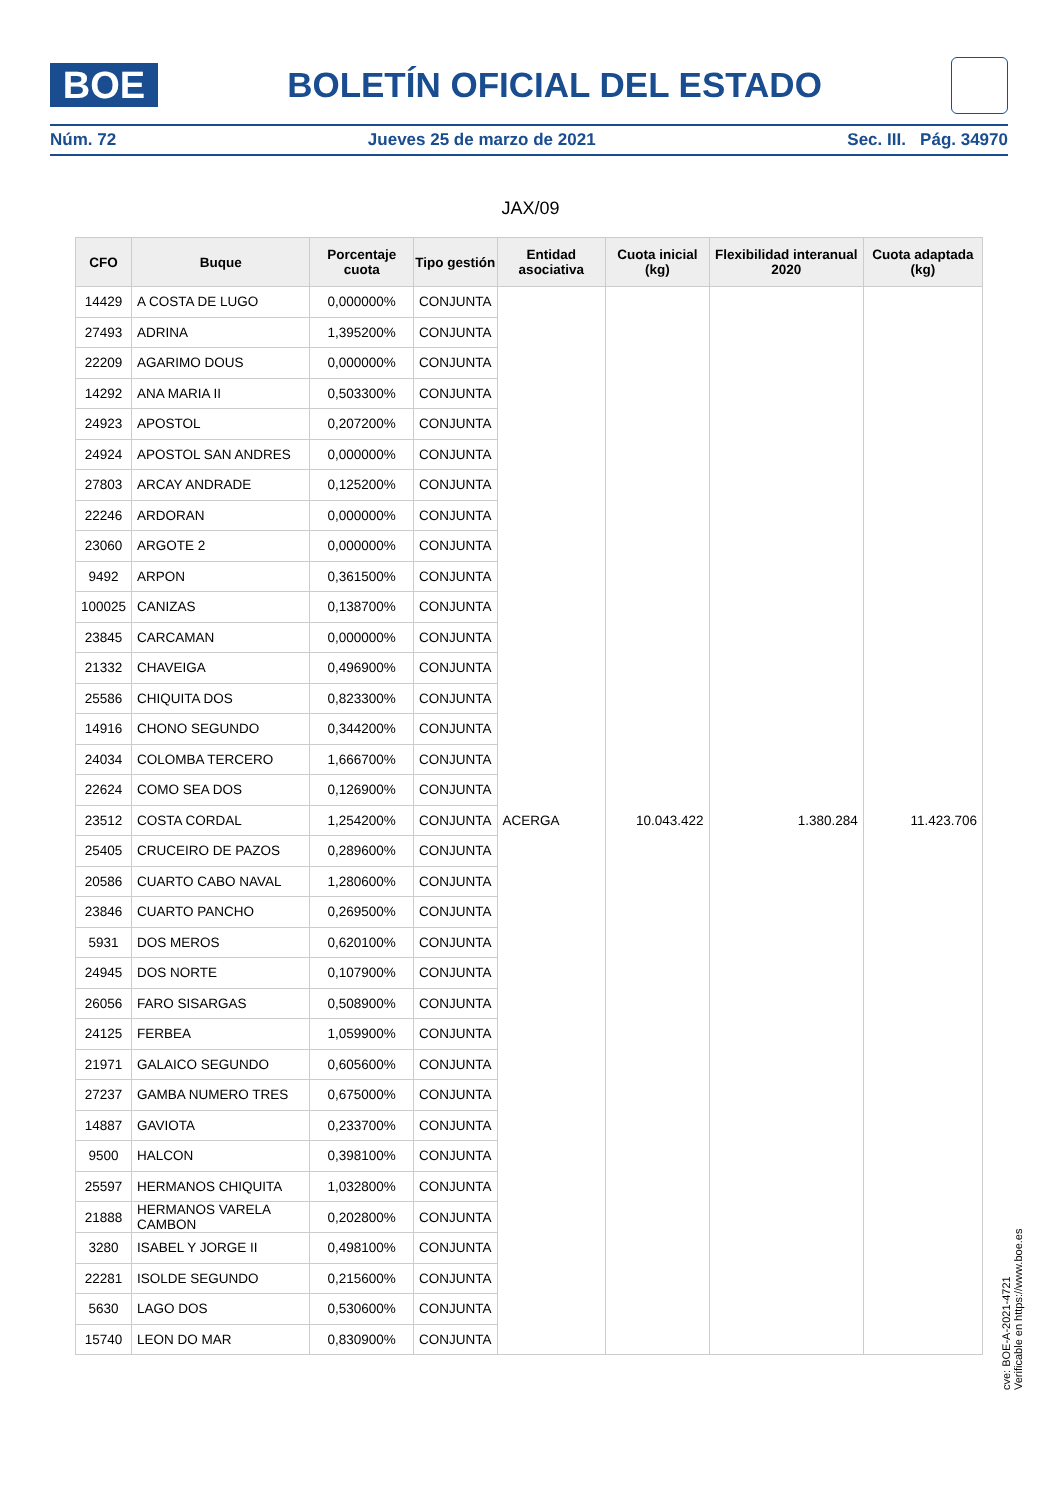BOE
BOLETÍN OFICIAL DEL ESTADO
Núm. 72 Jueves 25 de marzo de 2021 Sec. III. Pág. 34970
JAX/09
| CFO | Buque | Porcentaje cuota | Tipo gestión | Entidad asociativa | Cuota inicial (kg) | Flexibilidad interanual 2020 | Cuota adaptada (kg) |
| --- | --- | --- | --- | --- | --- | --- | --- |
| 14429 | A COSTA DE LUGO | 0,000000% | CONJUNTA | ACERGA | 10.043.422 | 1.380.284 | 11.423.706 |
| 27493 | ADRINA | 1,395200% | CONJUNTA | | | | |
| 22209 | AGARIMO DOUS | 0,000000% | CONJUNTA | | | | |
| 14292 | ANA MARIA II | 0,503300% | CONJUNTA | | | | |
| 24923 | APOSTOL | 0,207200% | CONJUNTA | | | | |
| 24924 | APOSTOL SAN ANDRES | 0,000000% | CONJUNTA | | | | |
| 27803 | ARCAY ANDRADE | 0,125200% | CONJUNTA | | | | |
| 22246 | ARDORAN | 0,000000% | CONJUNTA | | | | |
| 23060 | ARGOTE 2 | 0,000000% | CONJUNTA | | | | |
| 9492 | ARPON | 0,361500% | CONJUNTA | | | | |
| 100025 | CANIZAS | 0,138700% | CONJUNTA | | | | |
| 23845 | CARCAMAN | 0,000000% | CONJUNTA | | | | |
| 21332 | CHAVEIGA | 0,496900% | CONJUNTA | | | | |
| 25586 | CHIQUITA DOS | 0,823300% | CONJUNTA | | | | |
| 14916 | CHONO SEGUNDO | 0,344200% | CONJUNTA | | | | |
| 24034 | COLOMBA TERCERO | 1,666700% | CONJUNTA | | | | |
| 22624 | COMO SEA DOS | 0,126900% | CONJUNTA | | | | |
| 23512 | COSTA CORDAL | 1,254200% | CONJUNTA | | | | |
| 25405 | CRUCEIRO DE PAZOS | 0,289600% | CONJUNTA | | | | |
| 20586 | CUARTO CABO NAVAL | 1,280600% | CONJUNTA | | | | |
| 23846 | CUARTO PANCHO | 0,269500% | CONJUNTA | | | | |
| 5931 | DOS MEROS | 0,620100% | CONJUNTA | | | | |
| 24945 | DOS NORTE | 0,107900% | CONJUNTA | | | | |
| 26056 | FARO SISARGAS | 0,508900% | CONJUNTA | | | | |
| 24125 | FERBEA | 1,059900% | CONJUNTA | | | | |
| 21971 | GALAICO SEGUNDO | 0,605600% | CONJUNTA | | | | |
| 27237 | GAMBA NUMERO TRES | 0,675000% | CONJUNTA | | | | |
| 14887 | GAVIOTA | 0,233700% | CONJUNTA | | | | |
| 9500 | HALCON | 0,398100% | CONJUNTA | | | | |
| 25597 | HERMANOS CHIQUITA | 1,032800% | CONJUNTA | | | | |
| 21888 | HERMANOS VARELA CAMBON | 0,202800% | CONJUNTA | | | | |
| 3280 | ISABEL Y JORGE II | 0,498100% | CONJUNTA | | | | |
| 22281 | ISOLDE SEGUNDO | 0,215600% | CONJUNTA | | | | |
| 5630 | LAGO DOS | 0,530600% | CONJUNTA | | | | |
| 15740 | LEON DO MAR | 0,830900% | CONJUNTA | | | | |
cve: BOE-A-2021-4721
Verificable en https://www.boe.es